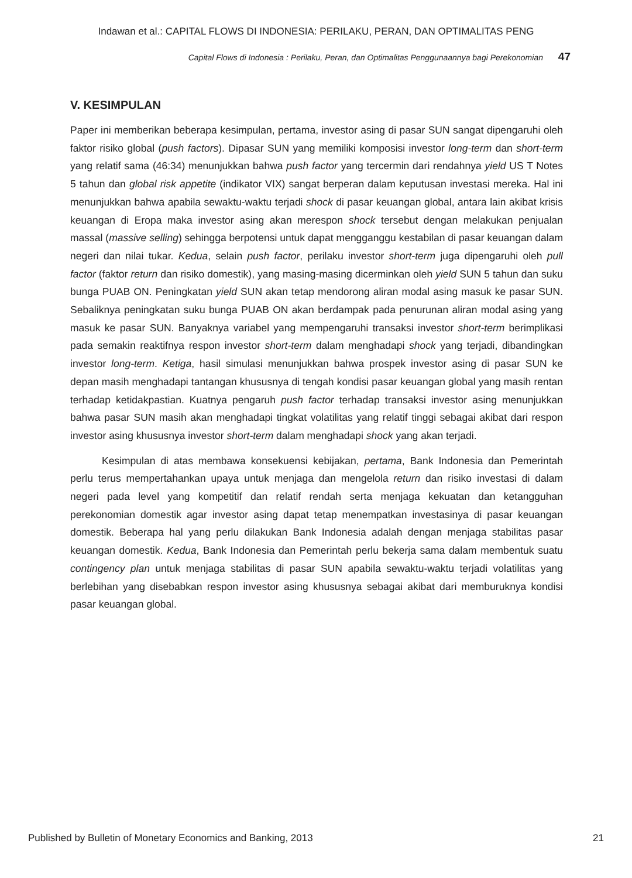Indawan et al.: CAPITAL FLOWS DI INDONESIA: PERILAKU, PERAN, DAN OPTIMALITAS PENG
Capital Flows di Indonesia : Perilaku, Peran, dan Optimalitas Penggunaannya bagi Perekonomian 47
V. KESIMPULAN
Paper ini memberikan beberapa kesimpulan, pertama, investor asing di pasar SUN sangat dipengaruhi oleh faktor risiko global (push factors). Dipasar SUN yang memiliki komposisi investor long-term dan short-term yang relatif sama (46:34) menunjukkan bahwa push factor yang tercermin dari rendahnya yield US T Notes 5 tahun dan global risk appetite (indikator VIX) sangat berperan dalam keputusan investasi mereka. Hal ini menunjukkan bahwa apabila sewaktu-waktu terjadi shock di pasar keuangan global, antara lain akibat krisis keuangan di Eropa maka investor asing akan merespon shock tersebut dengan melakukan penjualan massal (massive selling) sehingga berpotensi untuk dapat mengganggu kestabilan di pasar keuangan dalam negeri dan nilai tukar. Kedua, selain push factor, perilaku investor short-term juga dipengaruhi oleh pull factor (faktor return dan risiko domestik), yang masing-masing dicerminkan oleh yield SUN 5 tahun dan suku bunga PUAB ON. Peningkatan yield SUN akan tetap mendorong aliran modal asing masuk ke pasar SUN. Sebaliknya peningkatan suku bunga PUAB ON akan berdampak pada penurunan aliran modal asing yang masuk ke pasar SUN. Banyaknya variabel yang mempengaruhi transaksi investor short-term berimplikasi pada semakin reaktifnya respon investor short-term dalam menghadapi shock yang terjadi, dibandingkan investor long-term. Ketiga, hasil simulasi menunjukkan bahwa prospek investor asing di pasar SUN ke depan masih menghadapi tantangan khususnya di tengah kondisi pasar keuangan global yang masih rentan terhadap ketidakpastian. Kuatnya pengaruh push factor terhadap transaksi investor asing menunjukkan bahwa pasar SUN masih akan menghadapi tingkat volatilitas yang relatif tinggi sebagai akibat dari respon investor asing khususnya investor short-term dalam menghadapi shock yang akan terjadi.
Kesimpulan di atas membawa konsekuensi kebijakan, pertama, Bank Indonesia dan Pemerintah perlu terus mempertahankan upaya untuk menjaga dan mengelola return dan risiko investasi di dalam negeri pada level yang kompetitif dan relatif rendah serta menjaga kekuatan dan ketangguhan perekonomian domestik agar investor asing dapat tetap menempatkan investasinya di pasar keuangan domestik. Beberapa hal yang perlu dilakukan Bank Indonesia adalah dengan menjaga stabilitas pasar keuangan domestik. Kedua, Bank Indonesia dan Pemerintah perlu bekerja sama dalam membentuk suatu contingency plan untuk menjaga stabilitas di pasar SUN apabila sewaktu-waktu terjadi volatilitas yang berlebihan yang disebabkan respon investor asing khususnya sebagai akibat dari memburuknya kondisi pasar keuangan global.
Published by Bulletin of Monetary Economics and Banking, 2013 21